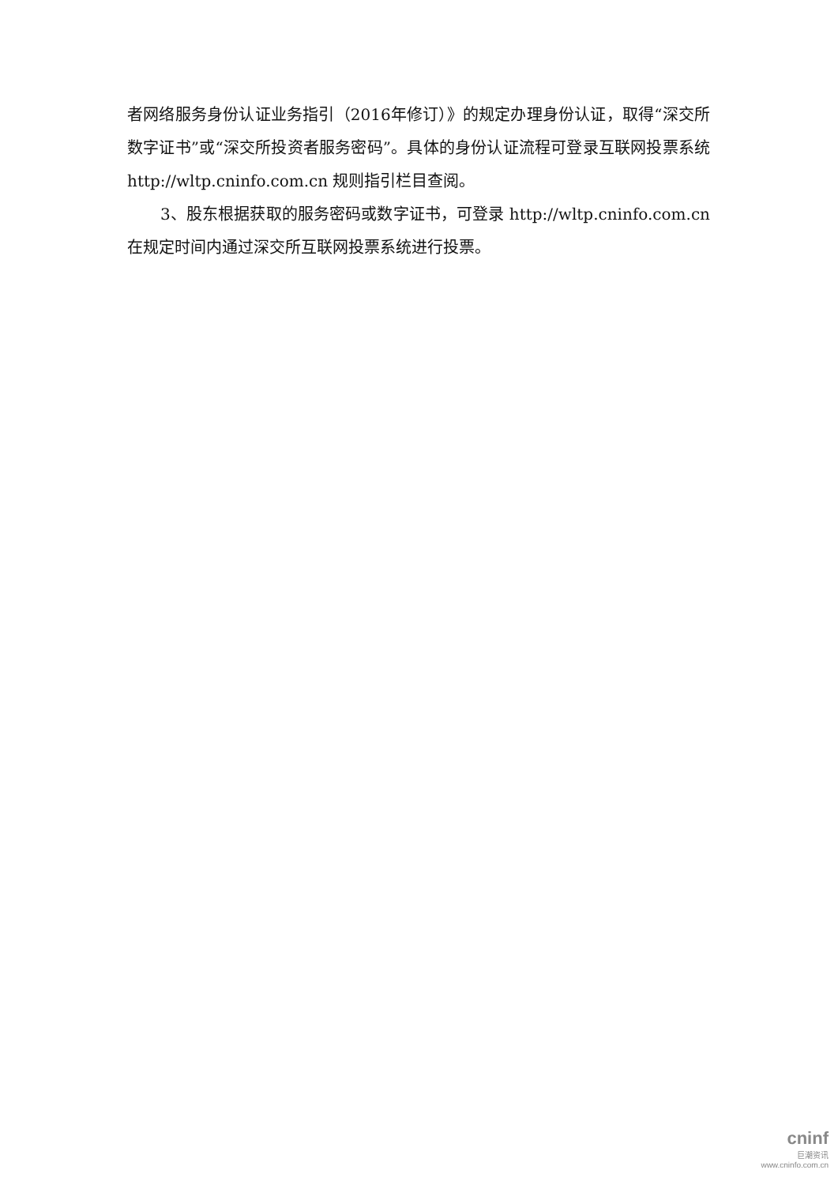者网络服务身份认证业务指引（2016年修订）》的规定办理身份认证，取得“深交所数字证书”或“深交所投资者服务密码”。具体的身份认证流程可登录互联网投票系统 http://wltp.cninfo.com.cn 规则指引栏目查阅。
3、股东根据获取的服务密码或数字证书，可登录 http://wltp.cninfo.com.cn 在规定时间内通过深交所互联网投票系统进行投票。
cninf
巨潮资讯
www.cninfo.com.cn